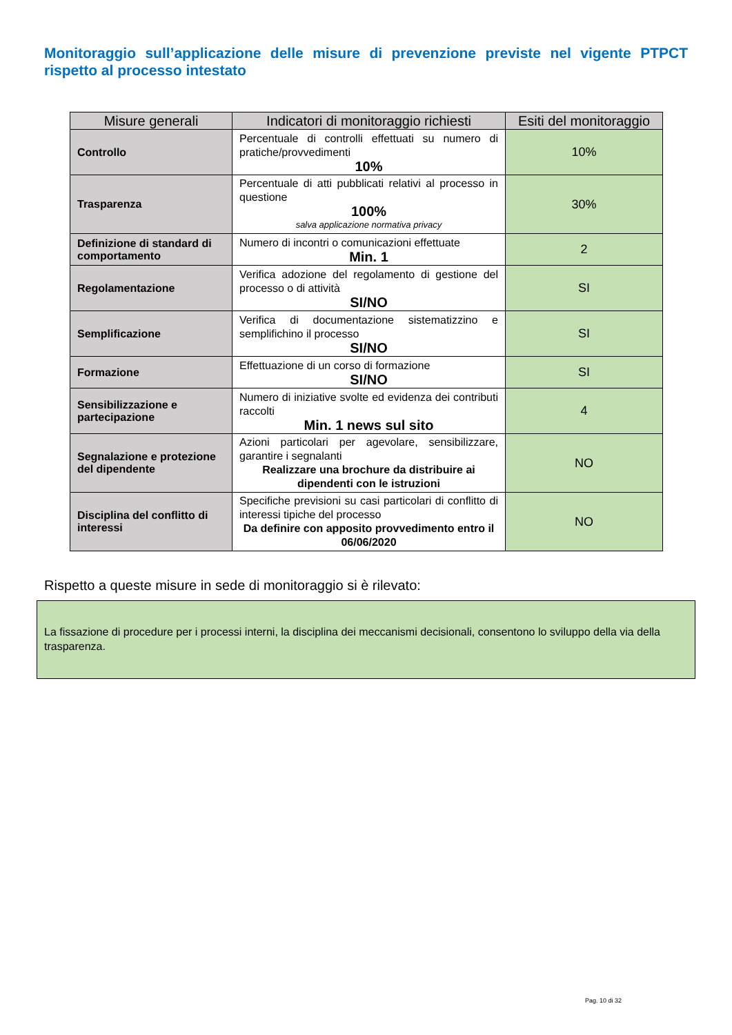Monitoraggio sull’applicazione delle misure di prevenzione previste nel vigente PTPCT rispetto al processo intestato
| Misure generali | Indicatori di monitoraggio richiesti | Esiti del monitoraggio |
| --- | --- | --- |
| Controllo | Percentuale di controlli effettuati su numero di pratiche/provvedimenti 10% | 10% |
| Trasparenza | Percentuale di atti pubblicati relativi al processo in questione 100% salva applicazione normativa privacy | 30% |
| Definizione di standard di comportamento | Numero di incontri o comunicazioni effettuate Min. 1 | 2 |
| Regolamentazione | Verifica adozione del regolamento di gestione del processo o di attività SI/NO | SI |
| Semplificazione | Verifica di documentazione sistematizzino e semplifichino il processo SI/NO | SI |
| Formazione | Effettuazione di un corso di formazione SI/NO | SI |
| Sensibilizzazione e partecipazione | Numero di iniziative svolte ed evidenza dei contributi raccolti Min. 1 news sul sito | 4 |
| Segnalazione e protezione del dipendente | Azioni particolari per agevolare, sensibilizzare, garantire i segnalanti Realizzare una brochure da distribuire ai dipendenti con le istruzioni | NO |
| Disciplina del conflitto di interessi | Specifiche previsioni su casi particolari di conflitto di interessi tipiche del processo Da definire con apposito provvedimento entro il 06/06/2020 | NO |
Rispetto a queste misure in sede di monitoraggio si è rilevato:
La fissazione di procedure per i processi interni, la disciplina dei meccanismi decisionali, consentono lo sviluppo della via della trasparenza.
Pag. 10 di 32